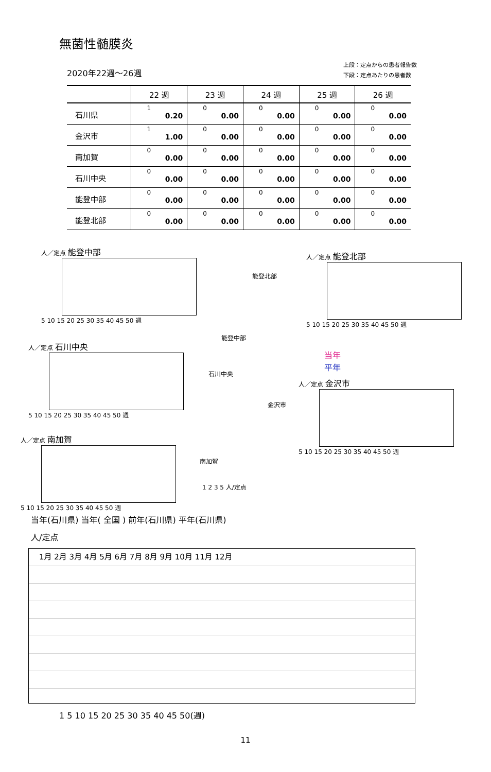無菌性髄膜炎
2020年22週～26週
上段：定点からの患者報告数
下段：定点あたりの患者数
| | 22 週 | 23 週 | 24 週 | 25 週 | 26 週 |
| --- | --- | --- | --- | --- | --- |
| 石川県 | 1 0.20 | 0 0.00 | 0 0.00 | 0 0.00 | 0 0.00 |
| 金沢市 | 1 1.00 | 0 0.00 | 0 0.00 | 0 0.00 | 0 0.00 |
| 南加賀 | 0 0.00 | 0 0.00 | 0 0.00 | 0 0.00 | 0 0.00 |
| 石川中央 | 0 0.00 | 0 0.00 | 0 0.00 | 0 0.00 | 0 0.00 |
| 能登中部 | 0 0.00 | 0 0.00 | 0 0.00 | 0 0.00 | 0 0.00 |
| 能登北部 | 0 0.00 | 0 0.00 | 0 0.00 | 0 0.00 | 0 0.00 |
人／定点 能登中部
5 10 15 20 25 30 35 40 45 50 週
人／定点 能登北部
5 10 15 20 25 30 35 40 45 50 週
人／定点 石川中央
5 10 15 20 25 30 35 40 45 50 週
人／定点 金沢市
5 10 15 20 25 30 35 40 45 50 週
人／定点 南加賀
5 10 15 20 25 30 35 40 45 50 週
当年
平年
能登北部
能登中部
石川中央
金沢市
南加賀
1 2 3 5 人/定点
当年(石川県) 当年( 全国 ) 前年(石川県) 平年(石川県)
人/定点
1月 2月 3月 4月 5月 6月 7月 8月 9月 10月 11月 12月
1 5 10 15 20 25 30 35 40 45 50(週)
11